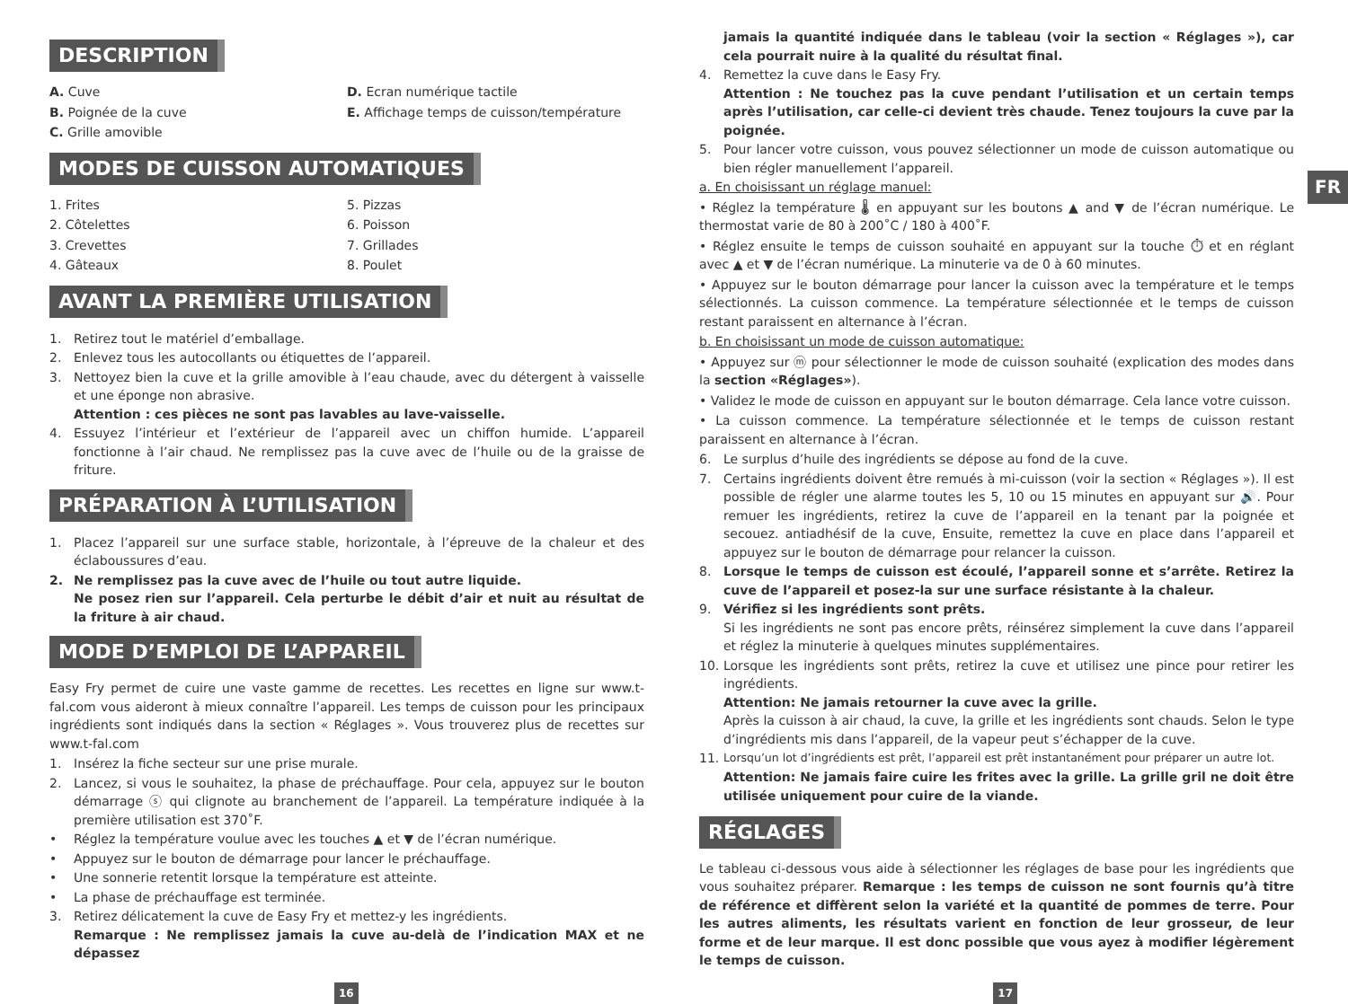FR
DESCRIPTION
A. Cuve
B. Poignée de la cuve
C. Grille amovible
D. Ecran numérique tactile
E. Affichage temps de cuisson/température
MODES DE CUISSON AUTOMATIQUES
1. Frites
2. Côtelettes
3. Crevettes
4. Gâteaux
5. Pizzas
6. Poisson
7. Grillades
8. Poulet
AVANT LA PREMIÈRE UTILISATION
1. Retirez tout le matériel d’emballage.
2. Enlevez tous les autocollants ou étiquettes de l’appareil.
3. Nettoyez bien la cuve et la grille amovible à l’eau chaude, avec du détergent à vaisselle et une éponge non abrasive.
Attention : ces pièces ne sont pas lavables au lave-vaisselle.
4. Essuyez l’intérieur et l’extérieur de l’appareil avec un chiffon humide. L’appareil fonctionne à l’air chaud. Ne remplissez pas la cuve avec de l’huile ou de la graisse de friture.
PRÉPARATION À L’UTILISATION
1. Placez l’appareil sur une surface stable, horizontale, à l’épreuve de la chaleur et des éclaboussures d’eau.
2. Ne remplissez pas la cuve avec de l’huile ou tout autre liquide.
Ne posez rien sur l’appareil. Cela perturbe le débit d’air et nuit au résultat de la friture à air chaud.
MODE D’EMPLOI DE L’APPAREIL
Easy Fry permet de cuire une vaste gamme de recettes. Les recettes en ligne sur www.t-fal.com vous aideront à mieux connaître l’appareil. Les temps de cuisson pour les principaux ingrédients sont indiqués dans la section « Réglages ». Vous trouverez plus de recettes sur www.t-fal.com
1. Insérez la fiche secteur sur une prise murale.
2. Lancez, si vous le souhaitez, la phase de préchauffage. Pour cela, appuyez sur le bouton démarrage ⓢ qui clignote au branchement de l’appareil. La température indiquée à la première utilisation est 370˚F.
• Réglez la température voulue avec les touches ▲ et ▼ de l’écran numérique.
• Appuyez sur le bouton de démarrage pour lancer le préchauffage.
• Une sonnerie retentit lorsque la température est atteinte.
• La phase de préchauffage est terminée.
3. Retirez délicatement la cuve de Easy Fry et mettez-y les ingrédients.
Remarque : Ne remplissez jamais la cuve au-delà de l’indication MAX et ne dépassez
jamais la quantité indiquée dans le tableau (voir la section « Réglages »), car cela pourrait nuire à la qualité du résultat final.
4. Remettez la cuve dans le Easy Fry.
Attention : Ne touchez pas la cuve pendant l’utilisation et un certain temps après l’utilisation, car celle-ci devient très chaude. Tenez toujours la cuve par la poignée.
5. Pour lancer votre cuisson, vous pouvez sélectionner un mode de cuisson automatique ou bien régler manuellement l’appareil.
a. En choisissant un réglage manuel:
• Réglez la température 🌡 en appuyant sur les boutons ▲ and ▼ de l’écran numérique. Le thermostat varie de 80 à 200˚C / 180 à 400˚F.
• Réglez ensuite le temps de cuisson souhaité en appuyant sur la touche ⏱ et en réglant avec ▲ et ▼ de l’écran numérique. La minuterie va de 0 à 60 minutes.
• Appuyez sur le bouton démarrage pour lancer la cuisson avec la température et le temps sélectionnés. La cuisson commence. La température sélectionnée et le temps de cuisson restant paraissent en alternance à l’écran.
b. En choisissant un mode de cuisson automatique:
• Appuyez sur ⓜ pour sélectionner le mode de cuisson souhaité (explication des modes dans la section «Réglages»).
• Validez le mode de cuisson en appuyant sur le bouton démarrage. Cela lance votre cuisson.
• La cuisson commence. La température sélectionnée et le temps de cuisson restant paraissent en alternance à l’écran.
6. Le surplus d’huile des ingrédients se dépose au fond de la cuve.
7. Certains ingrédients doivent être remués à mi-cuisson (voir la section « Réglages »). Il est possible de régler une alarme toutes les 5, 10 ou 15 minutes en appuyant sur 🔊. Pour remuer les ingrédients, retirez la cuve de l’appareil en la tenant par la poignée et secouez. antiadhésif de la cuve, Ensuite, remettez la cuve en place dans l’appareil et appuyez sur le bouton de démarrage pour relancer la cuisson.
8. Lorsque le temps de cuisson est écoulé, l’appareil sonne et s’arrête. Retirez la cuve de l’appareil et posez-la sur une surface résistante à la chaleur.
9. Vérifiez si les ingrédients sont prêts.
Si les ingrédients ne sont pas encore prêts, réinsérez simplement la cuve dans l’appareil et réglez la minuterie à quelques minutes supplémentaires.
10. Lorsque les ingrédients sont prêts, retirez la cuve et utilisez une pince pour retirer les ingrédients.
Attention: Ne jamais retourner la cuve avec la grille.
Après la cuisson à air chaud, la cuve, la grille et les ingrédients sont chauds. Selon le type d’ingrédients mis dans l’appareil, de la vapeur peut s’échapper de la cuve.
11. Lorsqu’un lot d’ingrédients est prêt, l’appareil est prêt instantanément pour préparer un autre lot.
Attention: Ne jamais faire cuire les frites avec la grille. La grille gril ne doit être utilisée uniquement pour cuire de la viande.
RÉGLAGES
Le tableau ci-dessous vous aide à sélectionner les réglages de base pour les ingrédients que vous souhaitez préparer. Remarque : les temps de cuisson ne sont fournis qu’à titre de référence et diffèrent selon la variété et la quantité de pommes de terre. Pour les autres aliments, les résultats varient en fonction de leur grosseur, de leur forme et de leur marque. Il est donc possible que vous ayez à modifier légèrement le temps de cuisson.
16 17